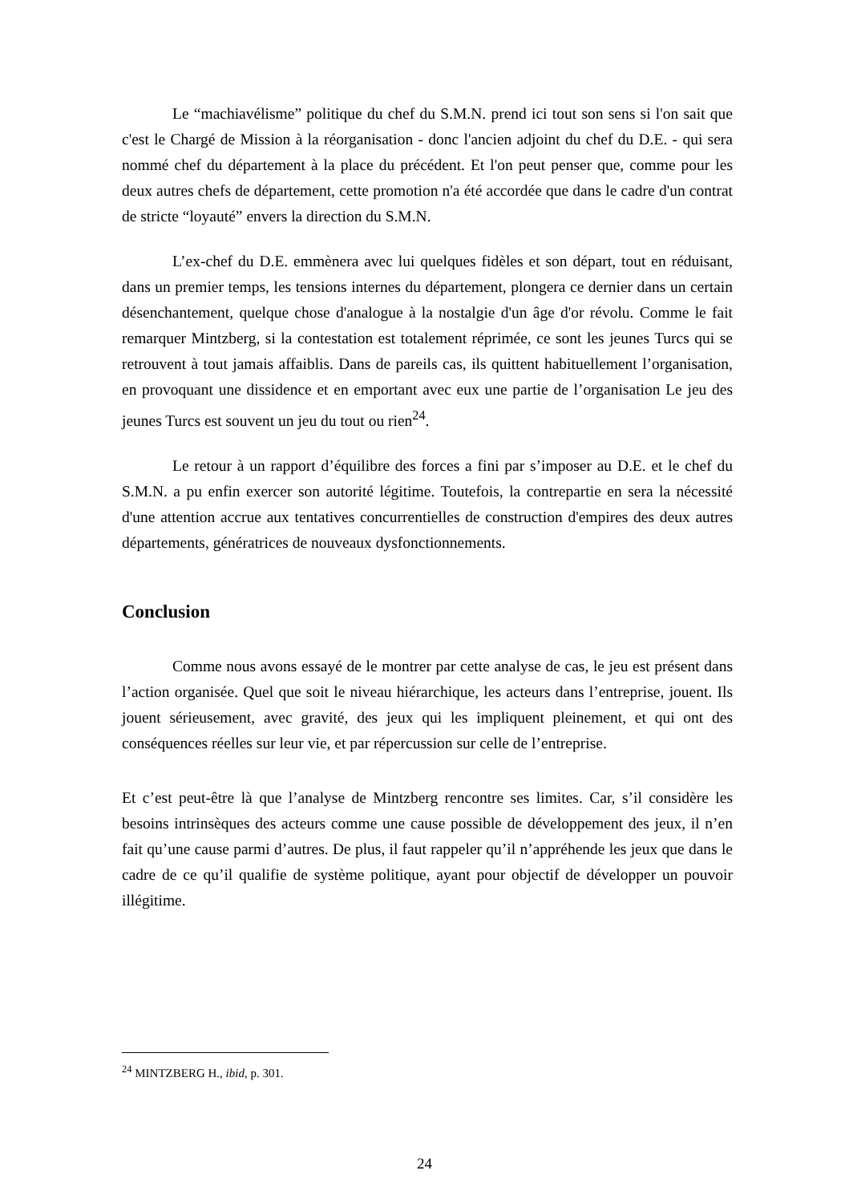Le “machiavélisme” politique du chef du S.M.N. prend ici tout son sens si l'on sait que c'est le Chargé de Mission à la réorganisation - donc l'ancien adjoint du chef du D.E. - qui sera nommé chef du département à la place du précédent. Et l'on peut penser que, comme pour les deux autres chefs de département, cette promotion n'a été accordée que dans le cadre d'un contrat de stricte “loyauté” envers la direction du S.M.N.
L’ex-chef du D.E. emmènera avec lui quelques fidèles et son départ, tout en réduisant, dans un premier temps, les tensions internes du département, plongera ce dernier dans un certain désenchantement, quelque chose d'analogue à la nostalgie d'un âge d'or révolu. Comme le fait remarquer Mintzberg, si la contestation est totalement réprimée, ce sont les jeunes Turcs qui se retrouvent à tout jamais affaiblis. Dans de pareils cas, ils quittent habituellement l’organisation, en provoquant une dissidence et en emportant avec eux une partie de l’organisation Le jeu des jeunes Turcs est souvent un jeu du tout ou rien<sup>24</sup>.
Le retour à un rapport d’équilibre des forces a fini par s’imposer au D.E. et le chef du S.M.N. a pu enfin exercer son autorité légitime. Toutefois, la contrepartie en sera la nécessité d'une attention accrue aux tentatives concurrentielles de construction d'empires des deux autres départements, génératrices de nouveaux dysfonctionnements.
Conclusion
Comme nous avons essayé de le montrer par cette analyse de cas, le jeu est présent dans l’action organisée. Quel que soit le niveau hiérarchique, les acteurs dans l’entreprise, jouent. Ils jouent sérieusement, avec gravité, des jeux qui les impliquent pleinement, et qui ont des conséquences réelles sur leur vie, et par répercussion sur celle de l’entreprise.
Et c’est peut-être là que l’analyse de Mintzberg rencontre ses limites. Car, s’il considère les besoins intrinsèques des acteurs comme une cause possible de développement des jeux, il n’en fait qu’une cause parmi d’autres. De plus, il faut rappeler qu’il n’appréhende les jeux que dans le cadre de ce qu’il qualifie de système politique, ayant pour objectif de développer un pouvoir illégitime.
<sup>24</sup> MINTZBERG H., ibid, p. 301.
24